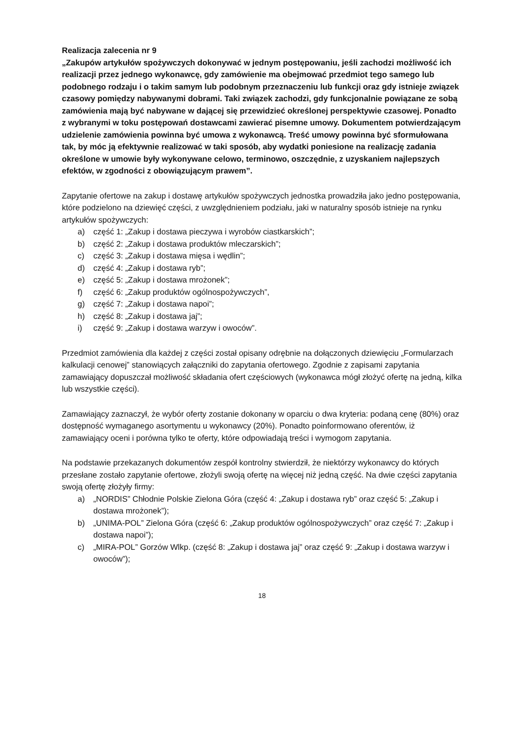Realizacja zalecenia nr 9
„Zakupów artykułów spożywczych dokonywać w jednym postępowaniu, jeśli zachodzi możliwość ich realizacji przez jednego wykonawcę, gdy zamówienie ma obejmować przedmiot tego samego lub podobnego rodzaju i o takim samym lub podobnym przeznaczeniu lub funkcji oraz gdy istnieje związek czasowy pomiędzy nabywanymi dobrami. Taki związek zachodzi, gdy funkcjonalnie powiązane ze sobą zamówienia mają być nabywane w dającej się przewidzieć określonej perspektywie czasowej. Ponadto z wybranymi w toku postępowań dostawcami zawierać pisemne umowy. Dokumentem potwierdzającym udzielenie zamówienia powinna być umowa z wykonawcą. Treść umowy powinna być sformułowana tak, by móc ją efektywnie realizować w taki sposób, aby wydatki poniesione na realizację zadania określone w umowie były wykonywane celowo, terminowo, oszczędnie, z uzyskaniem najlepszych efektów, w zgodności z obowiązującym prawem”.
Zapytanie ofertowe na zakup i dostawę artykułów spożywczych jednostka prowadziła jako jedno postępowania, które podzielono na dziewięć części, z uwzględnieniem podziału, jaki w naturalny sposób istnieje na rynku artykułów spożywczych:
a) część 1: „Zakup i dostawa pieczywa i wyrobów ciastkarskich”;
b) część 2: „Zakup i dostawa produktów mleczarskich”;
c) część 3: „Zakup i dostawa mięsa i wędlin”;
d) część 4: „Zakup i dostawa ryb”;
e) część 5: „Zakup i dostawa mrożonek”;
f) część 6: „Zakup produktów ogólnospożywczych”,
g) część 7: „Zakup i dostawa napoi”;
h) część 8: „Zakup i dostawa jaj”;
i) część 9: „Zakup i dostawa warzyw i owoców”.
Przedmiot zamówienia dla każdej z części został opisany odrębnie na dołączonych dziewięciu „Formularzach kalkulacji cenowej” stanowiących załączniki do zapytania ofertowego. Zgodnie z zapisami zapytania zamawiający dopuszczał możliwość składania ofert częściowych (wykonawca mógł złożyć ofertę na jedną, kilka lub wszystkie części).
Zamawiający zaznaczył, że wybór oferty zostanie dokonany w oparciu o dwa kryteria: podaną cenę (80%) oraz dostępność wymaganego asortymentu u wykonawcy (20%). Ponadto poinformowano oferentów, iż zamawiający oceni i porówna tylko te oferty, które odpowiadają treści i wymogom zapytania.
Na podstawie przekazanych dokumentów zespół kontrolny stwierdził, że niektórzy wykonawcy do których przesłane zostało zapytanie ofertowe, złożyli swoją ofertę na więcej niż jedną część. Na dwie części zapytania swoją ofertę złożyły firmy:
a) „NORDIS” Chłodnie Polskie Zielona Góra (część 4: „Zakup i dostawa ryb” oraz część 5: „Zakup i dostawa mrożonek”);
b) „UNIMA-POL” Zielona Góra (część 6: „Zakup produktów ogólnospożywczych” oraz część 7: „Zakup i dostawa napoi”);
c) „MIRA-POL” Gorzów Wlkp. (część 8: „Zakup i dostawa jaj” oraz część 9: „Zakup i dostawa warzyw i owoców”);
18